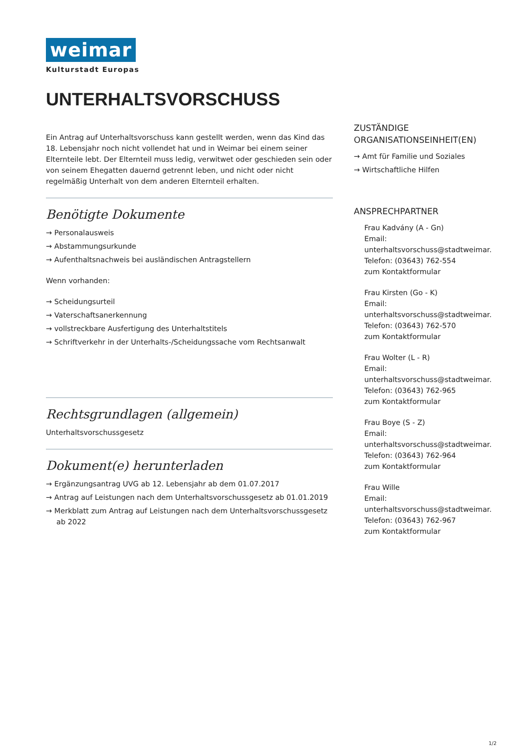weimar
Kulturstadt Europas
UNTERHALTSVORSCHUSS
Ein Antrag auf Unterhaltsvorschuss kann gestellt werden, wenn das Kind das 18. Lebensjahr noch nicht vollendet hat und in Weimar bei einem seiner Elternteile lebt. Der Elternteil muss ledig, verwitwet oder geschieden sein oder von seinem Ehegatten dauernd getrennt leben, und nicht oder nicht regelmäßig Unterhalt von dem anderen Elternteil erhalten.
Benötigte Dokumente
→ Personalausweis
→ Abstammungsurkunde
→ Aufenthaltsnachweis bei ausländischen Antragstellern
Wenn vorhanden:
→ Scheidungsurteil
→ Vaterschaftsanerkennung
→ vollstreckbare Ausfertigung des Unterhaltstitels
→ Schriftverkehr in der Unterhalts-/Scheidungssache vom Rechtsanwalt
Rechtsgrundlagen (allgemein)
Unterhaltsvorschussgesetz
Dokument(e) herunterladen
→ Ergänzungsantrag UVG ab 12. Lebensjahr ab dem 01.07.2017
→ Antrag auf Leistungen nach dem Unterhaltsvorschussgesetz ab 01.01.2019
→ Merkblatt zum Antrag auf Leistungen nach dem Unterhaltsvorschussgesetz ab 2022
ZUSTÄNDIGE ORGANISATIONSEINHEIT(EN)
→ Amt für Familie und Soziales
→ Wirtschaftliche Hilfen
ANSPRECHPARTNER
Frau Kadvány (A - Gn)
Email:
unterhaltsvorschuss@stadtweimar.de
Telefon: (03643) 762-554
zum Kontaktformular
Frau Kirsten (Go - K)
Email:
unterhaltsvorschuss@stadtweimar.de
Telefon: (03643) 762-570
zum Kontaktformular
Frau Wolter (L - R)
Email:
unterhaltsvorschuss@stadtweimar.de
Telefon: (03643) 762-965
zum Kontaktformular
Frau Boye (S - Z)
Email:
unterhaltsvorschuss@stadtweimar.de
Telefon: (03643) 762-964
zum Kontaktformular
Frau Wille
Email:
unterhaltsvorschuss@stadtweimar.de
Telefon: (03643) 762-967
zum Kontaktformular
1/2